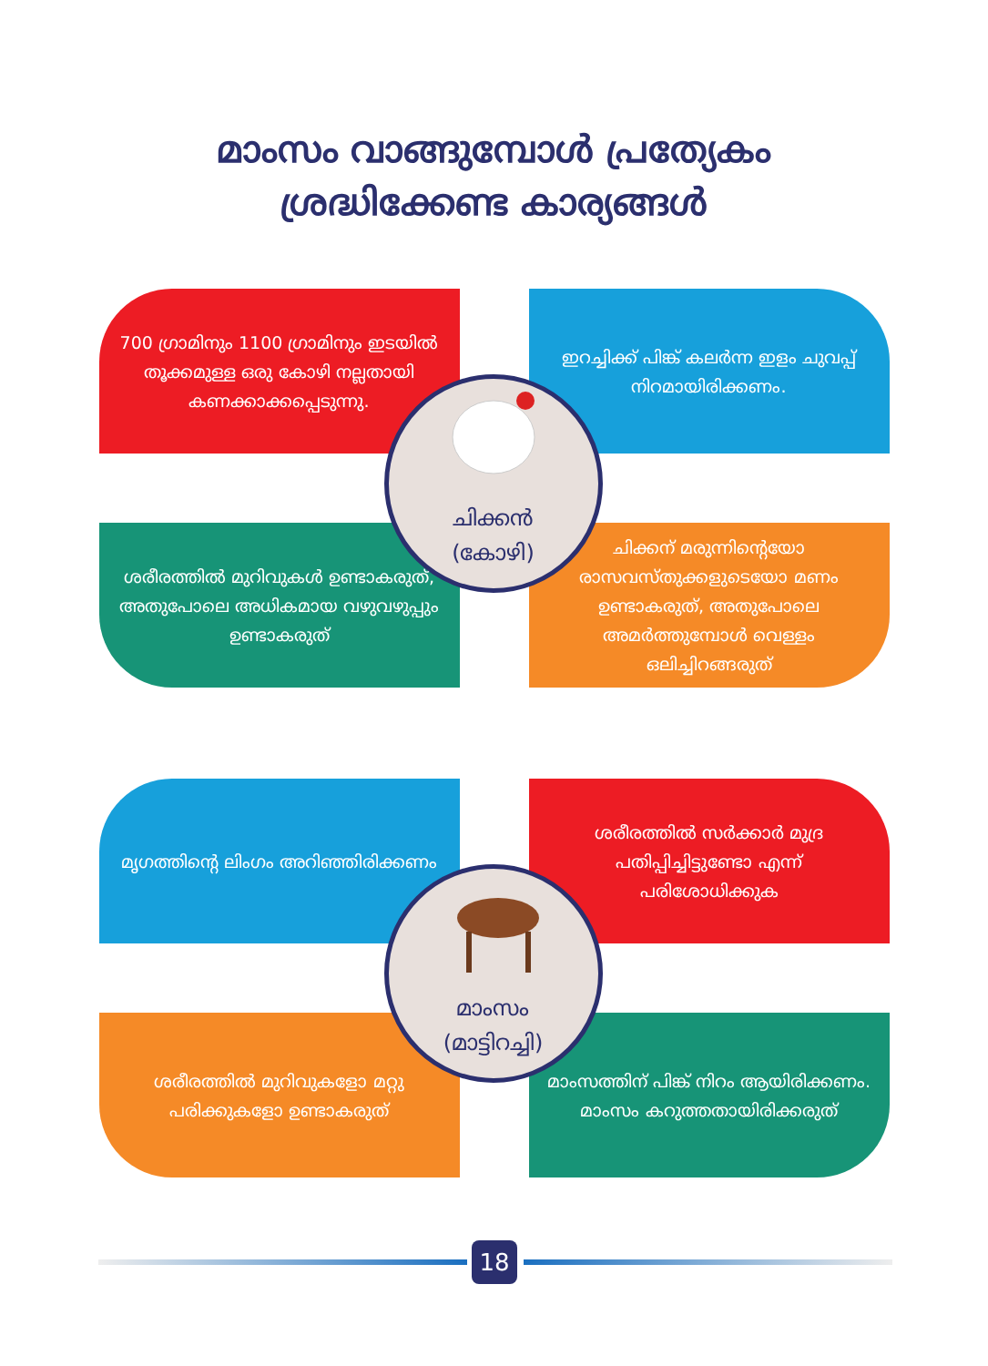മാംസം വാങ്ങുമ്പോൾ പ്രത്യേകം
ശ്രദ്ധിക്കേണ്ട കാര്യങ്ങൾ
700 ഗ്രാമിനും 1100 ഗ്രാമിനും ഇടയിൽ തൂക്കമുള്ള ഒരു കോഴി നല്ലതായി കണക്കാക്കപ്പെടുന്നു.
ഇറച്ചിക്ക് പിങ്ക് കലർന്ന ഇളം ചുവപ്പ് നിറമായിരിക്കണം.
ശരീരത്തിൽ മുറിവുകൾ ഉണ്ടാകരുത്, അതുപോലെ അധികമായ വഴുവഴുപ്പും ഉണ്ടാകരുത്
ചിക്കന് മരുന്നിന്റെയോ രാസവസ്തുക്കളുടെയോ മണം ഉണ്ടാകരുത്, അതുപോലെ അമർത്തുമ്പോൾ വെള്ളം ഒലിച്ചിറങ്ങരുത്
ചിക്കൻ
(കോഴി)
മൃഗത്തിന്റെ ലിംഗം അറിഞ്ഞിരിക്കണം
ശരീരത്തിൽ സർക്കാർ മുദ്ര പതിപ്പിച്ചിട്ടുണ്ടോ എന്ന് പരിശോധിക്കുക
ശരീരത്തിൽ മുറിവുകളോ മറ്റു പരിക്കുകളോ ഉണ്ടാകരുത്
മാംസത്തിന് പിങ്ക് നിറം ആയിരിക്കണം. മാംസം കറുത്തതായിരിക്കരുത്
മാംസം
(മാട്ടിറച്ചി)
18